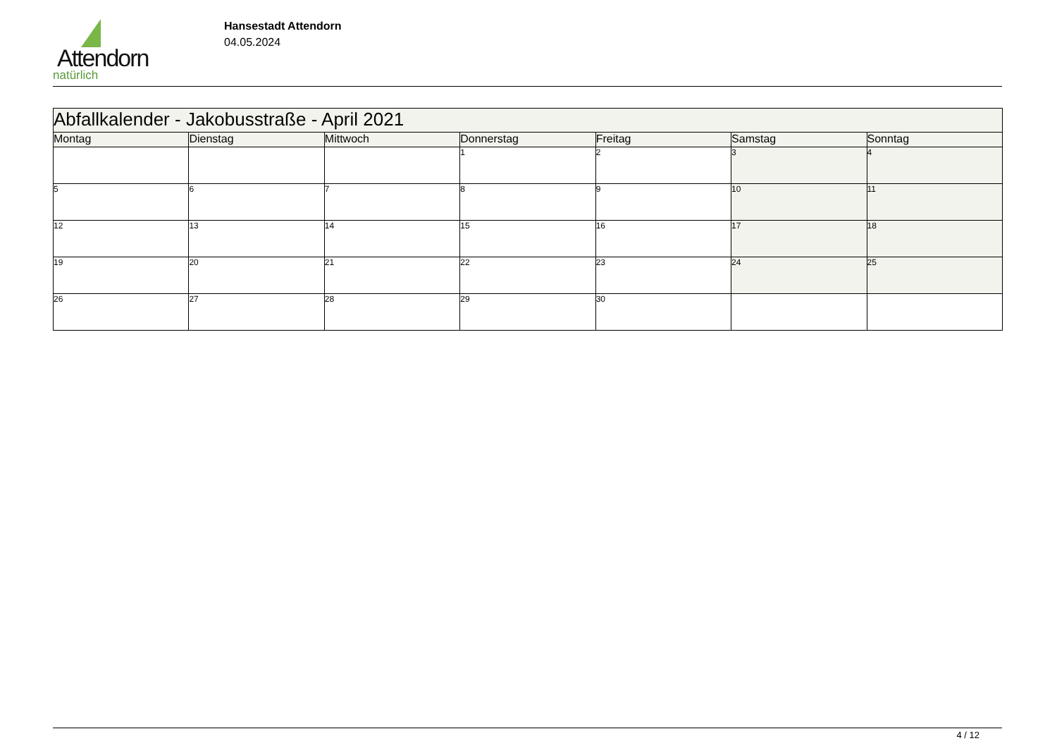Attendorn
natürlich
Hansestadt Attendorn
04.05.2024
| Abfallkalender - Jakobusstraße - April 2021 | | | | | | |
| --- | --- | --- | --- | --- | --- | --- |
| Montag | Dienstag | Mittwoch | Donnerstag | Freitag | Samstag | Sonntag |
| | | | 1 | 2 | 3 | 4 |
| 5 | 6 | 7 | 8 | 9 | 10 | 11 |
| 12 | 13 | 14 | 15 | 16 | 17 | 18 |
| 19 | 20 | 21 | 22 | 23 | 24 | 25 |
| 26 | 27 | 28 | 29 | 30 | | |
4 / 12